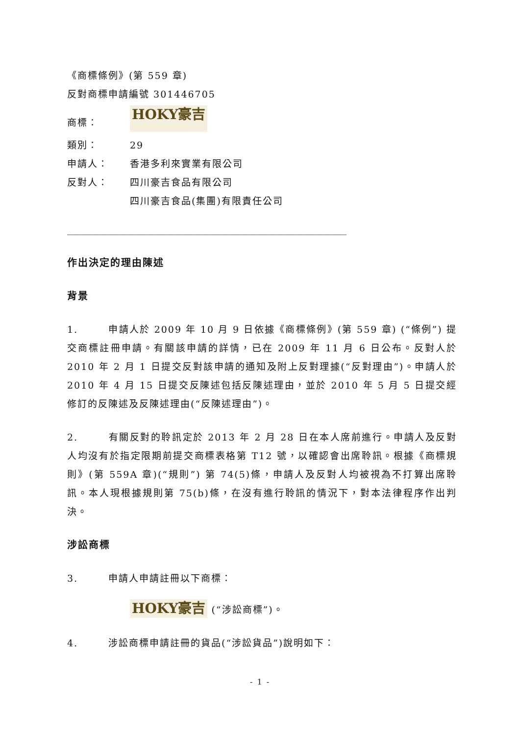《商標條例》(第 559 章)
反對商標申請編號 301446705
商標： HOKY豪吉
類別： 29
申請人： 香港多利來實業有限公司
反對人： 四川豪吉食品有限公司
四川豪吉食品(集團)有限責任公司
____________________________________________________________
作出決定的理由陳述
背景
1. 申請人於 2009 年 10 月 9 日依據《商標條例》(第 559 章) (“條例”) 提交商標註冊申請。有關該申請的詳情，已在 2009 年 11 月 6 日公布。反對人於 2010 年 2 月 1 日提交反對該申請的通知及附上反對理據(“反對理由”)。申請人於 2010 年 4 月 15 日提交反陳述包括反陳述理由，並於 2010 年 5 月 5 日提交經修訂的反陳述及反陳述理由(“反陳述理由”)。
2. 有關反對的聆訊定於 2013 年 2 月 28 日在本人席前進行。申請人及反對人均沒有於指定限期前提交商標表格第 T12 號，以確認會出席聆訊。根據《商標規則》(第 559A 章)(“規則”) 第 74(5)條，申請人及反對人均被視為不打算出席聆訊。本人現根據規則第 75(b)條，在沒有進行聆訊的情況下，對本法律程序作出判決。
涉訟商標
3. 申請人申請註冊以下商標：
HOKY豪吉 (“涉訟商標”)。
4. 涉訟商標申請註冊的貨品(“涉訟貨品”)說明如下：
- 1 -